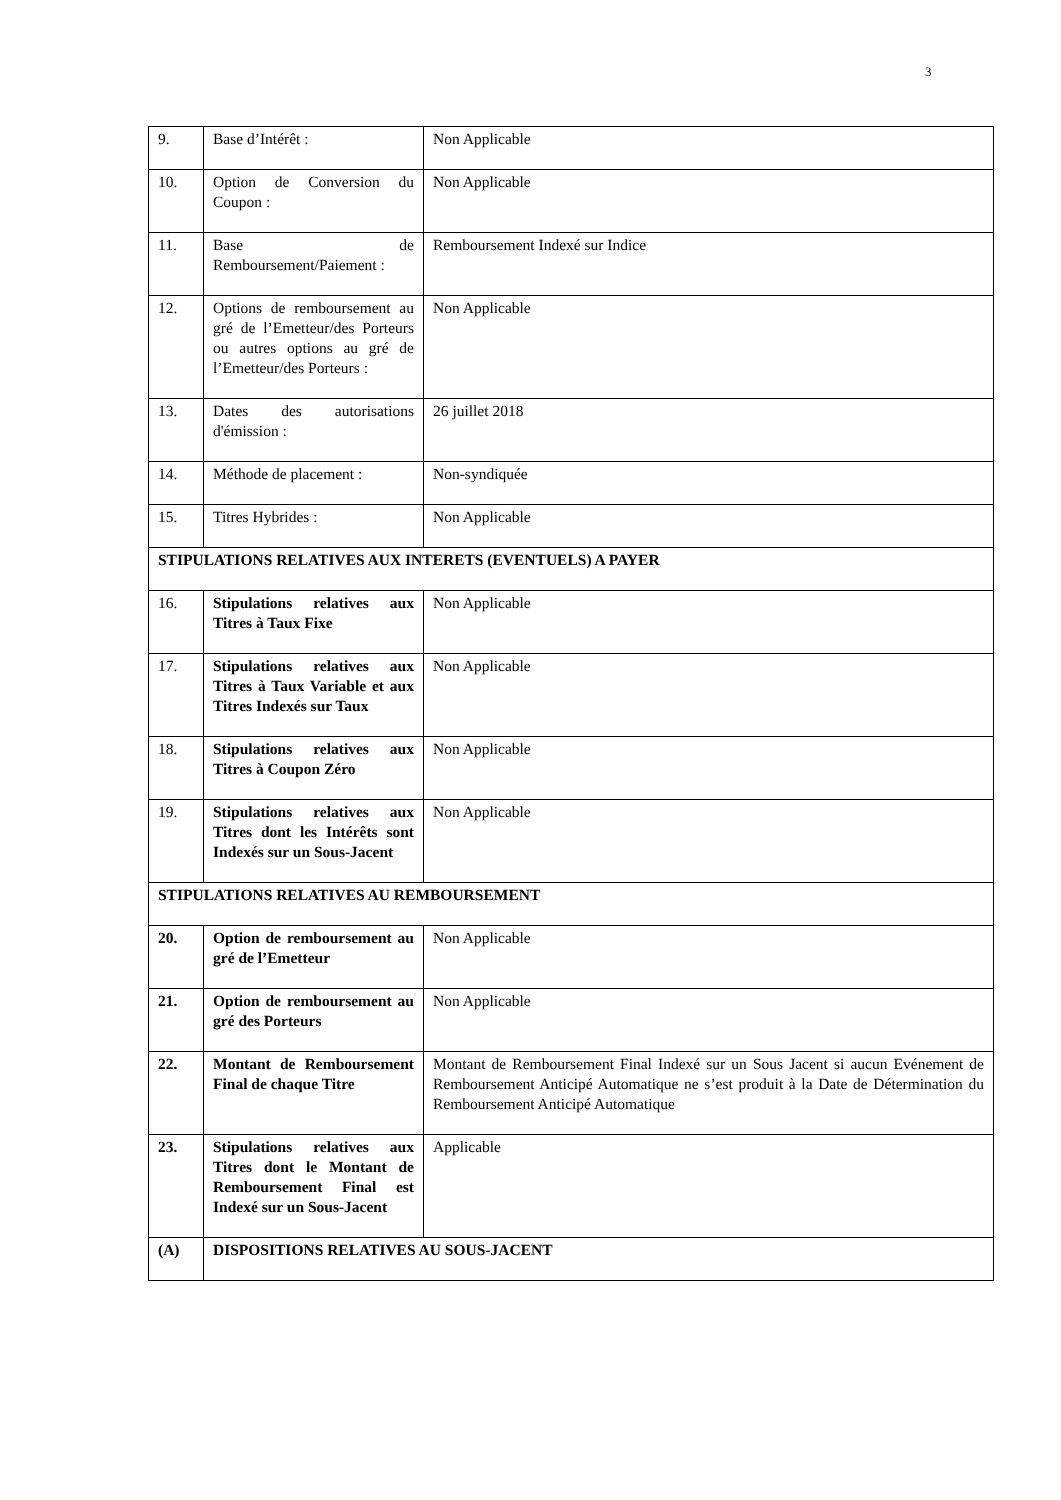3
| 9. | Base d’Intérêt : | Non Applicable |
| 10. | Option de Conversion du Coupon : | Non Applicable |
| 11. | Base de Remboursement/Paiement : | Remboursement Indexé sur Indice |
| 12. | Options de remboursement au gré de l’Emetteur/des Porteurs ou autres options au gré de l’Emetteur/des Porteurs : | Non Applicable |
| 13. | Dates des autorisations d'émission : | 26 juillet 2018 |
| 14. | Méthode de placement : | Non-syndiquée |
| 15. | Titres Hybrides : | Non Applicable |
| STIPULATIONS RELATIVES AUX INTERETS (EVENTUELS) A PAYER | | |
| 16. | Stipulations relatives aux Titres à Taux Fixe | Non Applicable |
| 17. | Stipulations relatives aux Titres à Taux Variable et aux Titres Indexés sur Taux | Non Applicable |
| 18. | Stipulations relatives aux Titres à Coupon Zéro | Non Applicable |
| 19. | Stipulations relatives aux Titres dont les Intérêts sont Indexés sur un Sous-Jacent | Non Applicable |
| STIPULATIONS RELATIVES AU REMBOURSEMENT | | |
| 20. | Option de remboursement au gré de l’Emetteur | Non Applicable |
| 21. | Option de remboursement au gré des Porteurs | Non Applicable |
| 22. | Montant de Remboursement Final de chaque Titre | Montant de Remboursement Final Indexé sur un Sous Jacent si aucun Evénement de Remboursement Anticipé Automatique ne s’est produit à la Date de Détermination du Remboursement Anticipé Automatique |
| 23. | Stipulations relatives aux Titres dont le Montant de Remboursement Final est Indexé sur un Sous-Jacent | Applicable |
| (A) | DISPOSITIONS RELATIVES AU SOUS-JACENT | |